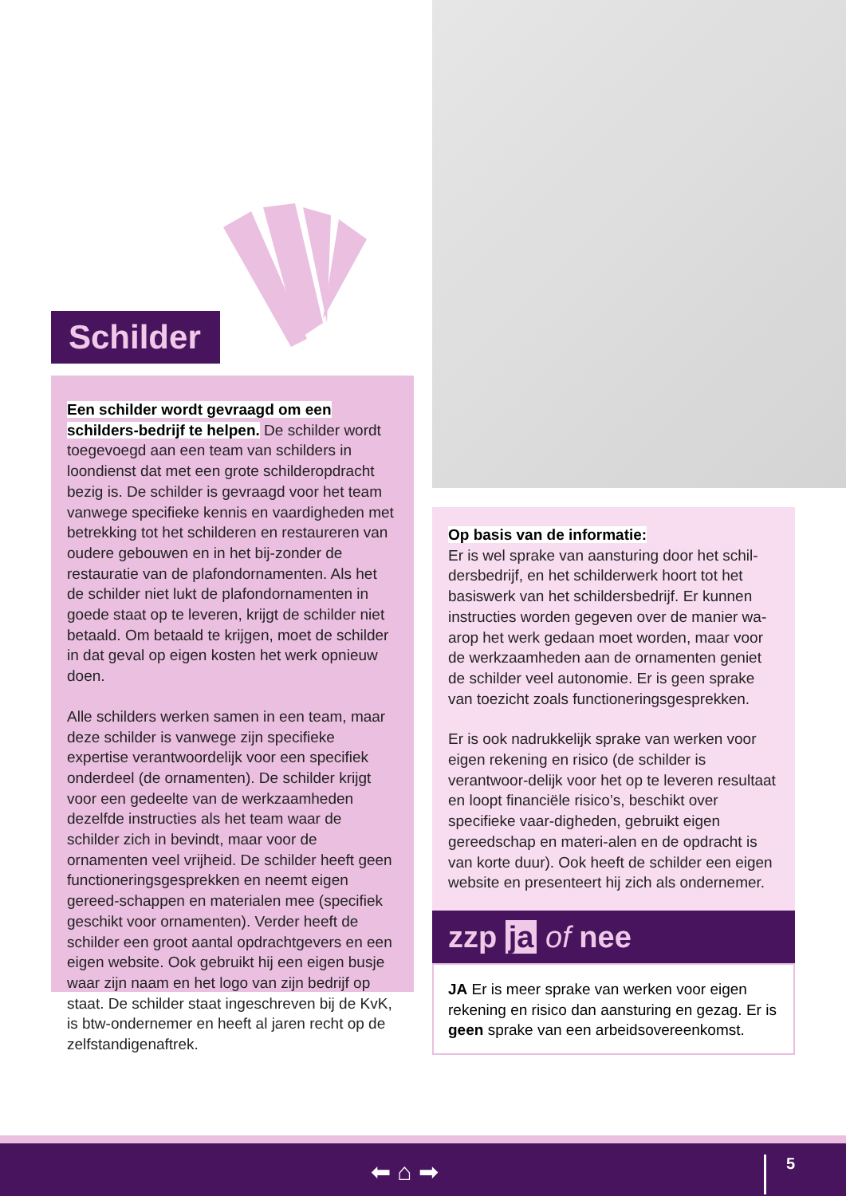Schilder
Een schilder wordt gevraagd om een schilders-bedrijf te helpen. De schilder wordt toegevoegd aan een team van schilders in loondienst dat met een grote schilderopdracht bezig is. De schilder is gevraagd voor het team vanwege specifieke kennis en vaardigheden met betrekking tot het schilderen en restaureren van oudere gebouwen en in het bij-zonder de restauratie van de plafondornamenten. Als het de schilder niet lukt de plafondornamenten in goede staat op te leveren, krijgt de schilder niet betaald. Om betaald te krijgen, moet de schilder in dat geval op eigen kosten het werk opnieuw doen.
Alle schilders werken samen in een team, maar deze schilder is vanwege zijn specifieke expertise verantwoordelijk voor een specifiek onderdeel (de ornamenten). De schilder krijgt voor een gedeelte van de werkzaamheden dezelfde instructies als het team waar de schilder zich in bevindt, maar voor de ornamenten veel vrijheid. De schilder heeft geen functioneringsgesprekken en neemt eigen gereed-schappen en materialen mee (specifiek geschikt voor ornamenten). Verder heeft de schilder een groot aantal opdrachtgevers en een eigen website. Ook gebruikt hij een eigen busje waar zijn naam en het logo van zijn bedrijf op staat. De schilder staat ingeschreven bij de KvK, is btw-ondernemer en heeft al jaren recht op de zelfstandigenaftrek.
Op basis van de informatie:
Er is wel sprake van aansturing door het schil-dersbedrijf, en het schilderwerk hoort tot het basiswerk van het schildersbedrijf. Er kunnen instructies worden gegeven over de manier wa-arop het werk gedaan moet worden, maar voor de werkzaamheden aan de ornamenten geniet de schilder veel autonomie. Er is geen sprake van toezicht zoals functioneringsgesprekken.
Er is ook nadrukkelijk sprake van werken voor eigen rekening en risico (de schilder is verantwoor-delijk voor het op te leveren resultaat en loopt financiële risico’s, beschikt over specifieke vaar-digheden, gebruikt eigen gereedschap en materi-alen en de opdracht is van korte duur). Ook heeft de schilder een eigen website en presenteert hij zich als ondernemer.
zzp ja of nee
JA Er is meer sprake van werken voor eigen rekening en risico dan aansturing en gezag. Er is geen sprake van een arbeidsovereenkomst.
⬅ ⌂ ➡ 5